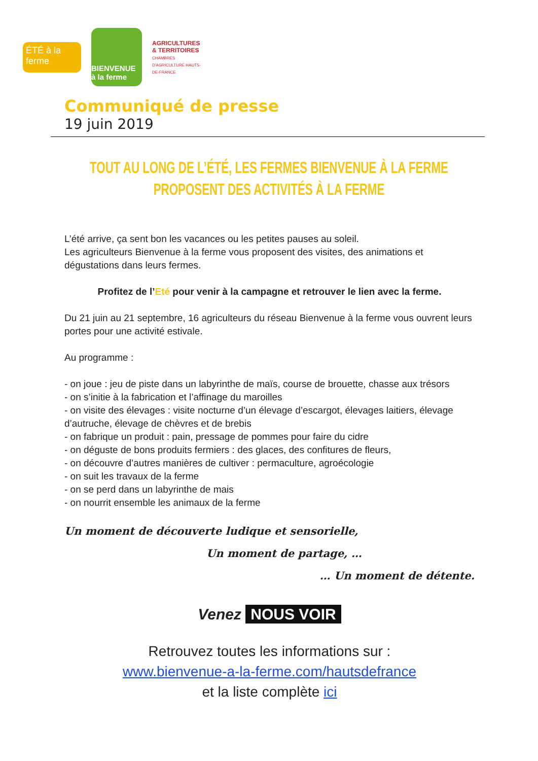ÉTÉ à la ferme
BIENVENUE à la ferme
AGRICULTURES & TERRITOIRES
CHAMBRES D'AGRICULTURE HAUTS-DE-FRANCE
Communiqué de presse
19 juin 2019
TOUT AU LONG DE L’ÉTÉ, LES FERMES BIENVENUE À LA FERME
PROPOSENT DES ACTIVITÉS À LA FERME
L’été arrive, ça sent bon les vacances ou les petites pauses au soleil.
Les agriculteurs Bienvenue à la ferme vous proposent des visites, des animations et dégustations dans leurs fermes.
Profitez de l’Eté pour venir à la campagne et retrouver le lien avec la ferme.
Du 21 juin au 21 septembre, 16 agriculteurs du réseau Bienvenue à la ferme vous ouvrent leurs portes pour une activité estivale.
Au programme :
- on joue : jeu de piste dans un labyrinthe de maïs, course de brouette, chasse aux trésors
- on s’initie à la fabrication et l’affinage du maroilles
- on visite des élevages : visite nocturne d’un élevage d’escargot, élevages laitiers, élevage d’autruche, élevage de chèvres et de brebis
- on fabrique un produit : pain, pressage de pommes pour faire du cidre
- on déguste de bons produits fermiers : des glaces, des confitures de fleurs,
- on découvre d’autres manières de cultiver : permaculture, agroécologie
- on suit les travaux de la ferme
- on se perd dans un labyrinthe de mais
- on nourrit ensemble les animaux de la ferme
Un moment de découverte ludique et sensorielle,
Un moment de partage, …
… Un moment de détente.
Venez NOUS VOIR
Retrouvez toutes les informations sur :
www.bienvenue-a-la-ferme.com/hautsdefrance
et la liste complète ici